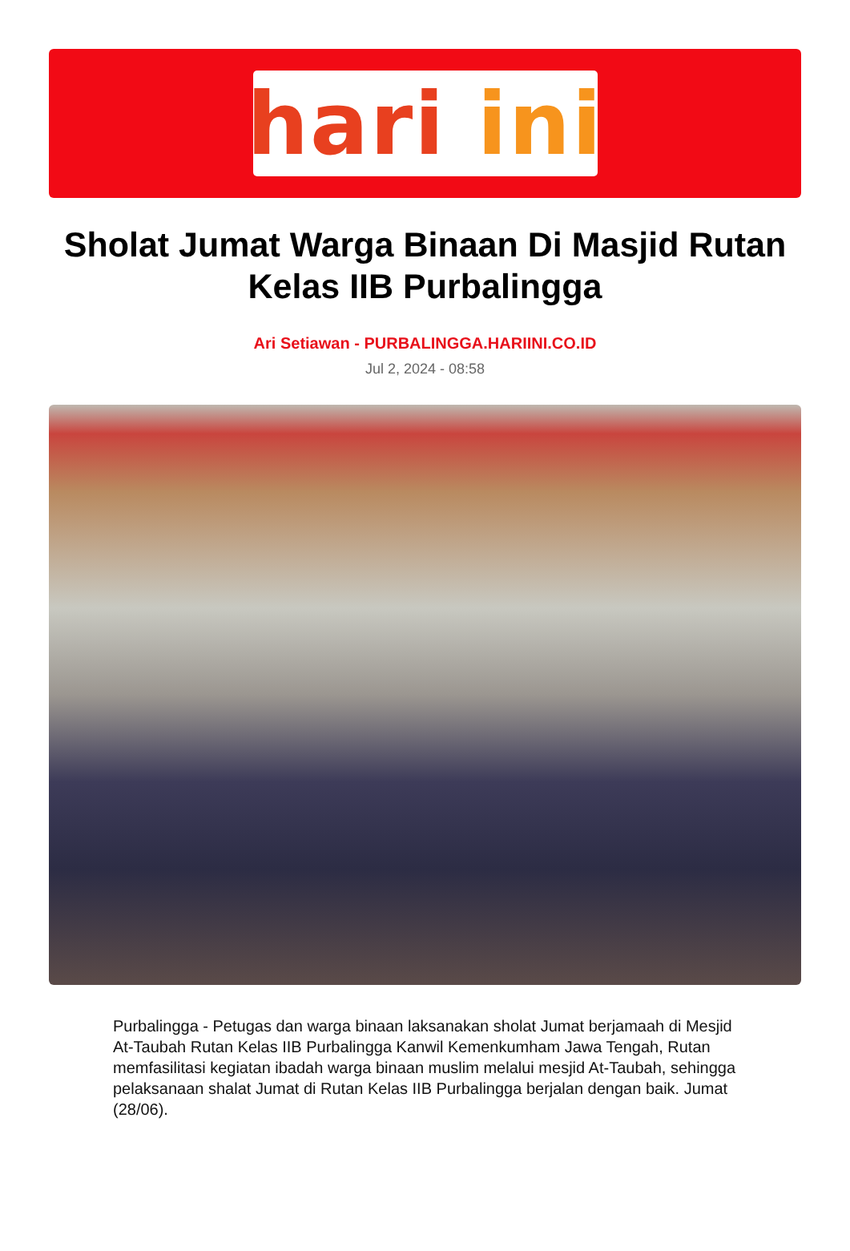hari ini
Sholat Jumat Warga Binaan Di Masjid Rutan Kelas IIB Purbalingga
Ari Setiawan - PURBALINGGA.HARIINI.CO.ID
Jul 2, 2024 - 08:58
Purbalingga - Petugas dan warga binaan laksanakan sholat Jumat berjamaah di Mesjid At-Taubah Rutan Kelas IIB Purbalingga Kanwil Kemenkumham Jawa Tengah, Rutan memfasilitasi kegiatan ibadah warga binaan muslim melalui mesjid At-Taubah, sehingga pelaksanaan shalat Jumat di Rutan Kelas IIB Purbalingga berjalan dengan baik. Jumat (28/06).